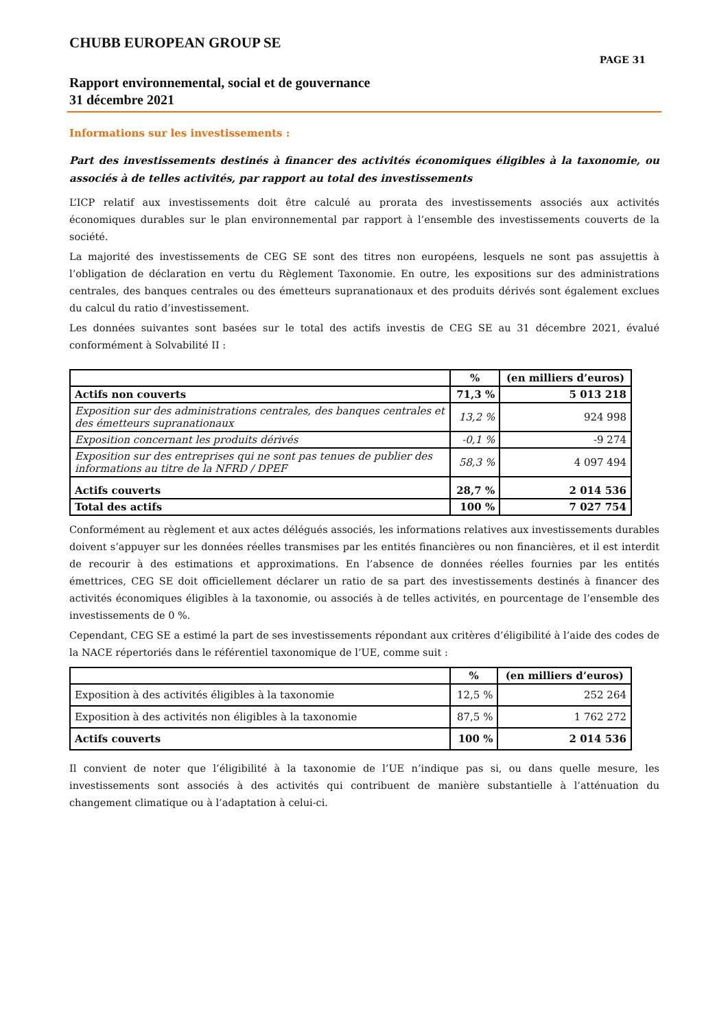CHUBB EUROPEAN GROUP SE
PAGE 31
Rapport environnemental, social et de gouvernance
31 décembre 2021
Informations sur les investissements :
Part des investissements destinés à financer des activités économiques éligibles à la taxonomie, ou associés à de telles activités, par rapport au total des investissements
L’ICP relatif aux investissements doit être calculé au prorata des investissements associés aux activités économiques durables sur le plan environnemental par rapport à l’ensemble des investissements couverts de la société.
La majorité des investissements de CEG SE sont des titres non européens, lesquels ne sont pas assujettis à l’obligation de déclaration en vertu du Règlement Taxonomie. En outre, les expositions sur des administrations centrales, des banques centrales ou des émetteurs supranationaux et des produits dérivés sont également exclues du calcul du ratio d’investissement.
Les données suivantes sont basées sur le total des actifs investis de CEG SE au 31 décembre 2021, évalué conformément à Solvabilité II :
| | % | (en milliers d’euros) |
| --- | --- | --- |
| Actifs non couverts | 71,3 % | 5 013 218 |
| Exposition sur des administrations centrales, des banques centrales et des émetteurs supranationaux | 13,2 % | 924 998 |
| Exposition concernant les produits dérivés | -0,1 % | -9 274 |
| Exposition sur des entreprises qui ne sont pas tenues de publier des informations au titre de la NFRD / DPEF | 58,3 % | 4 097 494 |
| Actifs couverts | 28,7 % | 2 014 536 |
| Total des actifs | 100 % | 7 027 754 |
Conformément au règlement et aux actes délégués associés, les informations relatives aux investissements durables doivent s’appuyer sur les données réelles transmises par les entités financières ou non financières, et il est interdit de recourir à des estimations et approximations. En l’absence de données réelles fournies par les entités émettrices, CEG SE doit officiellement déclarer un ratio de sa part des investissements destinés à financer des activités économiques éligibles à la taxonomie, ou associés à de telles activités, en pourcentage de l’ensemble des investissements de 0 %.
Cependant, CEG SE a estimé la part de ses investissements répondant aux critères d’éligibilité à l’aide des codes de la NACE répertoriés dans le référentiel taxonomique de l’UE, comme suit :
| | % | (en milliers d’euros) |
| --- | --- | --- |
| Exposition à des activités éligibles à la taxonomie | 12,5 % | 252 264 |
| Exposition à des activités non éligibles à la taxonomie | 87,5 % | 1 762 272 |
| Actifs couverts | 100 % | 2 014 536 |
Il convient de noter que l’éligibilité à la taxonomie de l’UE n’indique pas si, ou dans quelle mesure, les investissements sont associés à des activités qui contribuent de manière substantielle à l’atténuation du changement climatique ou à l’adaptation à celui-ci.